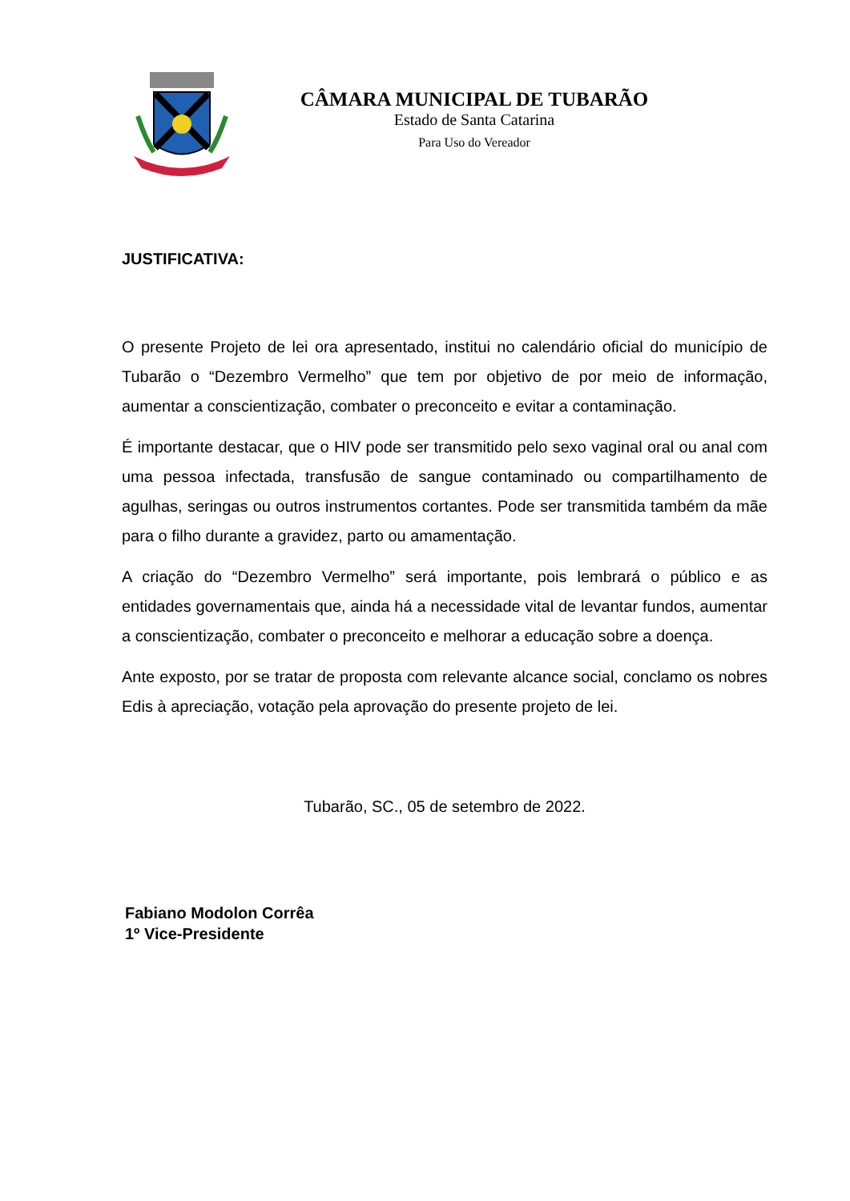CÂMARA MUNICIPAL DE TUBARÃO
Estado de Santa Catarina
Para Uso do Vereador
JUSTIFICATIVA:
O presente Projeto de lei ora apresentado, institui no calendário oficial do município de Tubarão o “Dezembro Vermelho” que tem por objetivo de por meio de informação, aumentar a conscientização, combater o preconceito e evitar a contaminação.
É importante destacar, que o HIV pode ser transmitido pelo sexo vaginal oral ou anal com uma pessoa infectada, transfusão de sangue contaminado ou compartilhamento de agulhas, seringas ou outros instrumentos cortantes. Pode ser transmitida também da mãe para o filho durante a gravidez, parto ou amamentação.
A criação do “Dezembro Vermelho” será importante, pois lembrará o público e as entidades governamentais que, ainda há a necessidade vital de levantar fundos, aumentar a conscientização, combater o preconceito e melhorar a educação sobre a doença.
Ante exposto, por se tratar de proposta com relevante alcance social, conclamo os nobres Edis à apreciação, votação pela aprovação do presente projeto de lei.
Tubarão, SC., 05 de setembro de 2022.
Fabiano Modolon Corrêa
1º Vice-Presidente